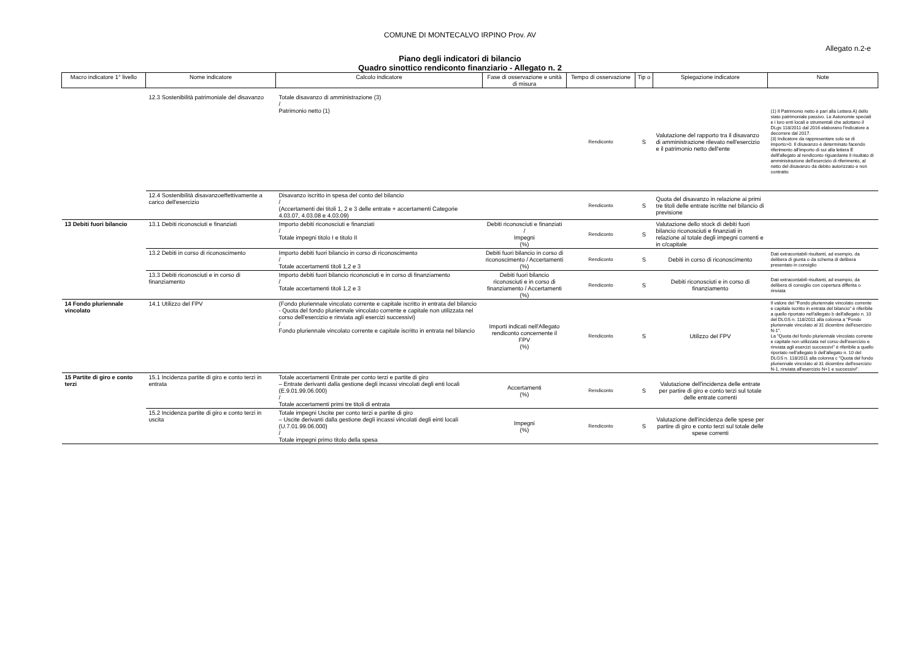COMUNE DI MONTECALVO IRPINO Prov. AV
Allegato n.2-e
Piano degli indicatori di bilancio
Quadro sinottico rendiconto finanziario - Allegato n. 2
| Macro indicatore 1° livello | Nome indicatore | Calcolo indicatore | Fase di osservazione e unità di misura | Tempo di osservazione | Tip o | Spiegazione indicatore | Note |
| --- | --- | --- | --- | --- | --- | --- | --- |
| | 12.3 Sostenibilità patrimoniale del disavanzo | Totale disavanzo di amministrazione (3) / Patrimonio netto (1) | | Rendiconto | S | Valutazione del rapporto tra il disavanzo di amministrazione rilevato nell'esercizio e il patrimonio netto dell'ente | (1) Il Patrimonio netto è pari alla Lettera A) dello stato patrimoniale passivo. Le Autonomie speciali e i loro enti locali e strumentali che adottano il DLgs 118/2011 dal 2016 elaborano l'indicatore a decorrere dal 2017. (3) Indicatore da rappresentare solo se di importo>0. Il disavanzo è determinato facendo riferimento all'importo di sui alla lettera E delll'allegato al rendiconto riguardante il risultato di amministrazione dell'esercizio di riferimento, al netto del disavanzo da debito autorizzato e non contratto |
| | 12.4 Sostenibilità disavanzoeffettivamente a carico dell'esercizio | Disavanzo iscritto in spesa del conto del bilancio / (Accertamenti dei titoli 1, 2 e 3 delle entrate + accertamenti Categorie 4.03.07, 4.03.08 e 4.03.09) | | Rendiconto | S | Quota del disavanzo in relazione ai primi tre titoli delle entrate iscritte nel bilancio di previsione | |
| 13 Debiti fuori bilancio | 13.1 Debiti riconosciuti e finanziati | Importo debiti riconosciuti e finanziati / Totale impegni titolo I e titolo II | Debiti riconosciuti e finanziati / Impegni (%) | Rendiconto | S | Valutazione dello stock di debiti fuori bilancio riconosciuti e finanziati in relazione al totale degli impegni correnti e in c/capitale | |
| | 13.2 Debiti in corso di riconoscimento | Importo debiti fuori bilancio in corso di riconoscimento / Totale accertamenti titoli 1,2 e 3 | Debiti fuori bilancio in corso di riconoscimento / Accertamenti (%) | Rendiconto | S | Debiti in corso di riconoscimento | Dati extracontabili risultanti, ad esempio, da delibera di giunta o da schema di delibera presentato in consiglio |
| | 13.3 Debiti riconosciuti e in corso di finanziamento | Importo debiti fuori bilancio riconosciuti e in corso di finanziamento / Totale accertamenti titoli 1,2 e 3 | Debiti fuori bilancio riconosciuti e in corso di finanziamento / Accertamenti (%) | Rendiconto | S | Debiti riconosciuti e in corso di finanziamento | Dati extracontabili risultanti, ad esempio, da delibera di consiglio con copertura differita o rinviata |
| 14 Fondo pluriennale vincolato | 14.1 Utilizzo del FPV | (Fondo pluriennale vincolato corrente e capitale iscritto in entrata del bilancio - Quota del fondo pluriennale vincolato corrente e capitale non utilizzata nel corso dell'esercizio e rinviata agli esercizi successivi) / Fondo pluriennale vincolato corrente e capitale iscritto in entrata nel bilancio | Importi indicati nell'Allegato rendiconto concernente il FPV (%) | Rendiconto | S | Utilizzo del FPV | Il valore del "Fondo pluriennale vincolato corrente e capitale iscritto in entrata del bilancio" è riferibile a quello riportato nell'allegato b dell'allegato n. 10 del DLGS n. 118/2011 alla colonna a "Fondo pluriennale vincolato al 31 dicembre dell'esercizio N-1". La "Quota del fondo pluriennale vincolato corrente e capitale non utilizzata nel corso dell'esercizio e rinviata agli esercizi successivi" è riferibile a quello riportato nell'allegato b dell'allegato n. 10 del DLGS n. 118/2011 alla colonna c "Quota del fondo pluriennale vincolato al 31 dicembre dell'esercizio N-1, rinviata all'esercizio N+1 e successivi". |
| 15 Partite di giro e conto terzi | 15.1 Incidenza partite di giro e conto terzi in entrata | Totale accertamenti Entrate per conto terzi e partite di giro – Entrate derivanti dalla gestione degli incassi vincolati degli enti locali (E.9.01.99.06.000) / Totale accertamenti primi tre titoli di entrata | Accertamenti (%) | Rendiconto | S | Valutazione dell'incidenza delle entrate per partire di giro e conto terzi sul totale delle entrate correnti | |
| | 15.2 Incidenza partite di giro e conto terzi in uscita | Totale impegni Uscite per conto terzi e partite di giro – Uscite derivanti dalla gestione degli incassi vincolati degli einti locali (U.7.01.99.06.000) / Totale impegni primo titolo della spesa | Impegni (%) | Rendiconto | S | Valutazione dell'incidenza delle spese per partire di giro e conto terzi sul totale delle spese correnti | |